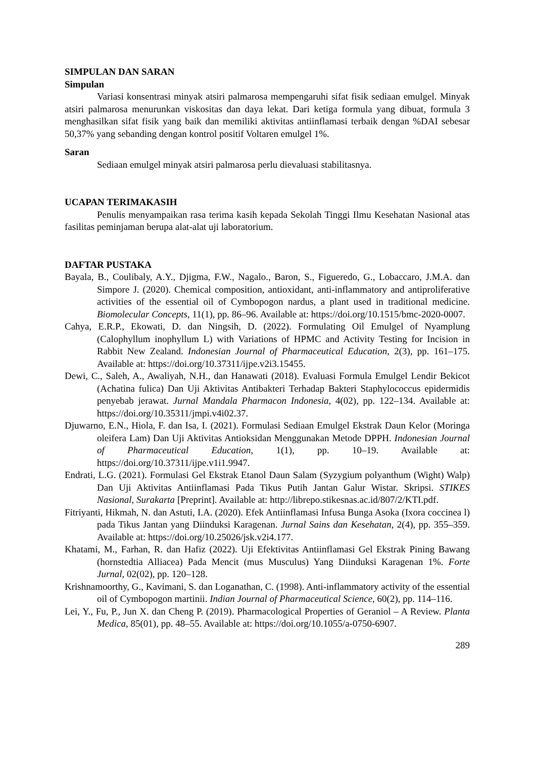SIMPULAN DAN SARAN
Simpulan
Variasi konsentrasi minyak atsiri palmarosa mempengaruhi sifat fisik sediaan emulgel. Minyak atsiri palmarosa menurunkan viskositas dan daya lekat. Dari ketiga formula yang dibuat, formula 3 menghasilkan sifat fisik yang baik dan memiliki aktivitas antiinflamasi terbaik dengan %DAI sebesar 50,37% yang sebanding dengan kontrol positif Voltaren emulgel 1%.
Saran
Sediaan emulgel minyak atsiri palmarosa perlu dievaluasi stabilitasnya.
UCAPAN TERIMAKASIH
Penulis menyampaikan rasa terima kasih kepada Sekolah Tinggi Ilmu Kesehatan Nasional atas fasilitas peminjaman berupa alat-alat uji laboratorium.
DAFTAR PUSTAKA
Bayala, B., Coulibaly, A.Y., Djigma, F.W., Nagalo., Baron, S., Figueredo, G., Lobaccaro, J.M.A. dan Simpore J. (2020). Chemical composition, antioxidant, anti-inflammatory and antiproliferative activities of the essential oil of Cymbopogon nardus, a plant used in traditional medicine. Biomolecular Concepts, 11(1), pp. 86–96. Available at: https://doi.org/10.1515/bmc-2020-0007.
Cahya, E.R.P., Ekowati, D. dan Ningsih, D. (2022). Formulating Oil Emulgel of Nyamplung (Calophyllum inophyllum L) with Variations of HPMC and Activity Testing for Incision in Rabbit New Zealand. Indonesian Journal of Pharmaceutical Education, 2(3), pp. 161–175. Available at: https://doi.org/10.37311/ijpe.v2i3.15455.
Dewi, C., Saleh, A., Awaliyah, N.H., dan Hanawati (2018). Evaluasi Formula Emulgel Lendir Bekicot (Achatina fulica) Dan Uji Aktivitas Antibakteri Terhadap Bakteri Staphylococcus epidermidis penyebab jerawat. Jurnal Mandala Pharmacon Indonesia, 4(02), pp. 122–134. Available at: https://doi.org/10.35311/jmpi.v4i02.37.
Djuwarno, E.N., Hiola, F. dan Isa, I. (2021). Formulasi Sediaan Emulgel Ekstrak Daun Kelor (Moringa oleifera Lam) Dan Uji Aktivitas Antioksidan Menggunakan Metode DPPH. Indonesian Journal of Pharmaceutical Education, 1(1), pp. 10–19. Available at: https://doi.org/10.37311/ijpe.v1i1.9947.
Endrati, L.G. (2021). Formulasi Gel Ekstrak Etanol Daun Salam (Syzygium polyanthum (Wight) Walp) Dan Uji Aktivitas Antiinflamasi Pada Tikus Putih Jantan Galur Wistar. Skripsi. STIKES Nasional, Surakarta [Preprint]. Available at: http://librepo.stikesnas.ac.id/807/2/KTI.pdf.
Fitriyanti, Hikmah, N. dan Astuti, I.A. (2020). Efek Antiinflamasi Infusa Bunga Asoka (Ixora coccinea l) pada Tikus Jantan yang Diinduksi Karagenan. Jurnal Sains dan Kesehatan, 2(4), pp. 355–359. Available at: https://doi.org/10.25026/jsk.v2i4.177.
Khatami, M., Farhan, R. dan Hafiz (2022). Uji Efektivitas Antiinflamasi Gel Ekstrak Pining Bawang (hornstedtia Alliacea) Pada Mencit (mus Musculus) Yang Diinduksi Karagenan 1%. Forte Jurnal, 02(02), pp. 120–128.
Krishnamoorthy, G., Kavimani, S. dan Loganathan, C. (1998). Anti-inflammatory activity of the essential oil of Cymbopogon martinii. Indian Journal of Pharmaceutical Science, 60(2), pp. 114–116.
Lei, Y., Fu, P., Jun X. dan Cheng P. (2019). Pharmacological Properties of Geraniol – A Review. Planta Medica, 85(01), pp. 48–55. Available at: https://doi.org/10.1055/a-0750-6907.
289